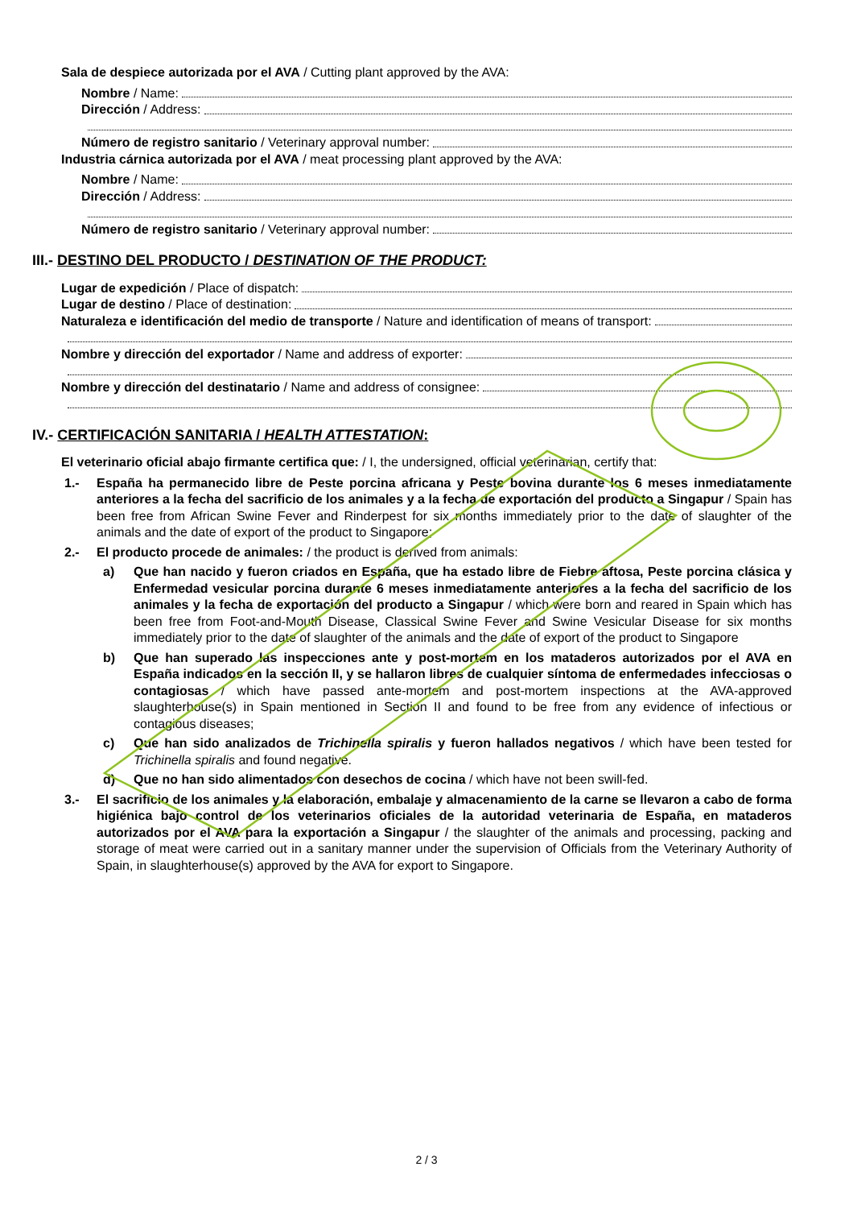Sala de despiece autorizada por el AVA / Cutting plant approved by the AVA:
Nombre / Name:
Dirección / Address:
Número de registro sanitario / Veterinary approval number:
Industria cárnica autorizada por el AVA / meat processing plant approved by the AVA:
Nombre / Name:
Dirección / Address:
Número de registro sanitario / Veterinary approval number:
III.- DESTINO DEL PRODUCTO / DESTINATION OF THE PRODUCT:
Lugar de expedición / Place of dispatch:
Lugar de destino / Place of destination:
Naturaleza e identificación del medio de transporte / Nature and identification of means of transport:
Nombre y dirección del exportador / Name and address of exporter:
Nombre y dirección del destinatario / Name and address of consignee:
IV.- CERTIFICACIÓN SANITARIA / HEALTH ATTESTATION:
El veterinario oficial abajo firmante certifica que: / I, the undersigned, official veterinarian, certify that:
1.- España ha permanecido libre de Peste porcina africana y Peste bovina durante los 6 meses inmediatamente anteriores a la fecha del sacrificio de los animales y a la fecha de exportación del producto a Singapur / Spain has been free from African Swine Fever and Rinderpest for six months immediately prior to the date of slaughter of the animals and the date of export of the product to Singapore;
2.- El producto procede de animales: / the product is derived from animals:
a) Que han nacido y fueron criados en España, que ha estado libre de Fiebre aftosa, Peste porcina clásica y Enfermedad vesicular porcina durante 6 meses inmediatamente anteriores a la fecha del sacrificio de los animales y la fecha de exportación del producto a Singapur / which were born and reared in Spain which has been free from Foot-and-Mouth Disease, Classical Swine Fever and Swine Vesicular Disease for six months immediately prior to the date of slaughter of the animals and the date of export of the product to Singapore
b) Que han superado las inspecciones ante y post-mortem en los mataderos autorizados por el AVA en España indicados en la sección II, y se hallaron libres de cualquier síntoma de enfermedades infecciosas o contagiosas / which have passed ante-mortem and post-mortem inspections at the AVA-approved slaughterhouse(s) in Spain mentioned in Section II and found to be free from any evidence of infectious or contagious diseases;
c) Que han sido analizados de Trichinella spiralis y fueron hallados negativos / which have been tested for Trichinella spiralis and found negative.
d) Que no han sido alimentados con desechos de cocina / which have not been swill-fed.
3.- El sacrificio de los animales y la elaboración, embalaje y almacenamiento de la carne se llevaron a cabo de forma higiénica bajo control de los veterinarios oficiales de la autoridad veterinaria de España, en mataderos autorizados por el AVA para la exportación a Singapur / the slaughter of the animals and processing, packing and storage of meat were carried out in a sanitary manner under the supervision of Officials from the Veterinary Authority of Spain, in slaughterhouse(s) approved by the AVA for export to Singapore.
2 / 3